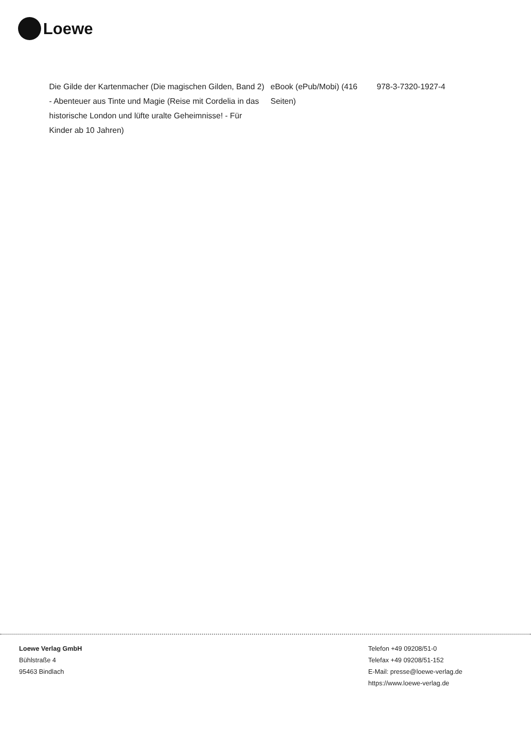Loewe
| Die Gilde der Kartenmacher (Die magischen Gilden, Band 2) - Abenteuer aus Tinte und Magie (Reise mit Cordelia in das historische London und lüfte uralte Geheimnisse! - Für Kinder ab 10 Jahren) | eBook (ePub/Mobi) (416 Seiten) | 978-3-7320-1927-4 |
Loewe Verlag GmbH
Bühlstraße 4
95463 Bindlach
Telefon +49 09208/51-0
Telefax +49 09208/51-152
E-Mail: presse@loewe-verlag.de
https://www.loewe-verlag.de